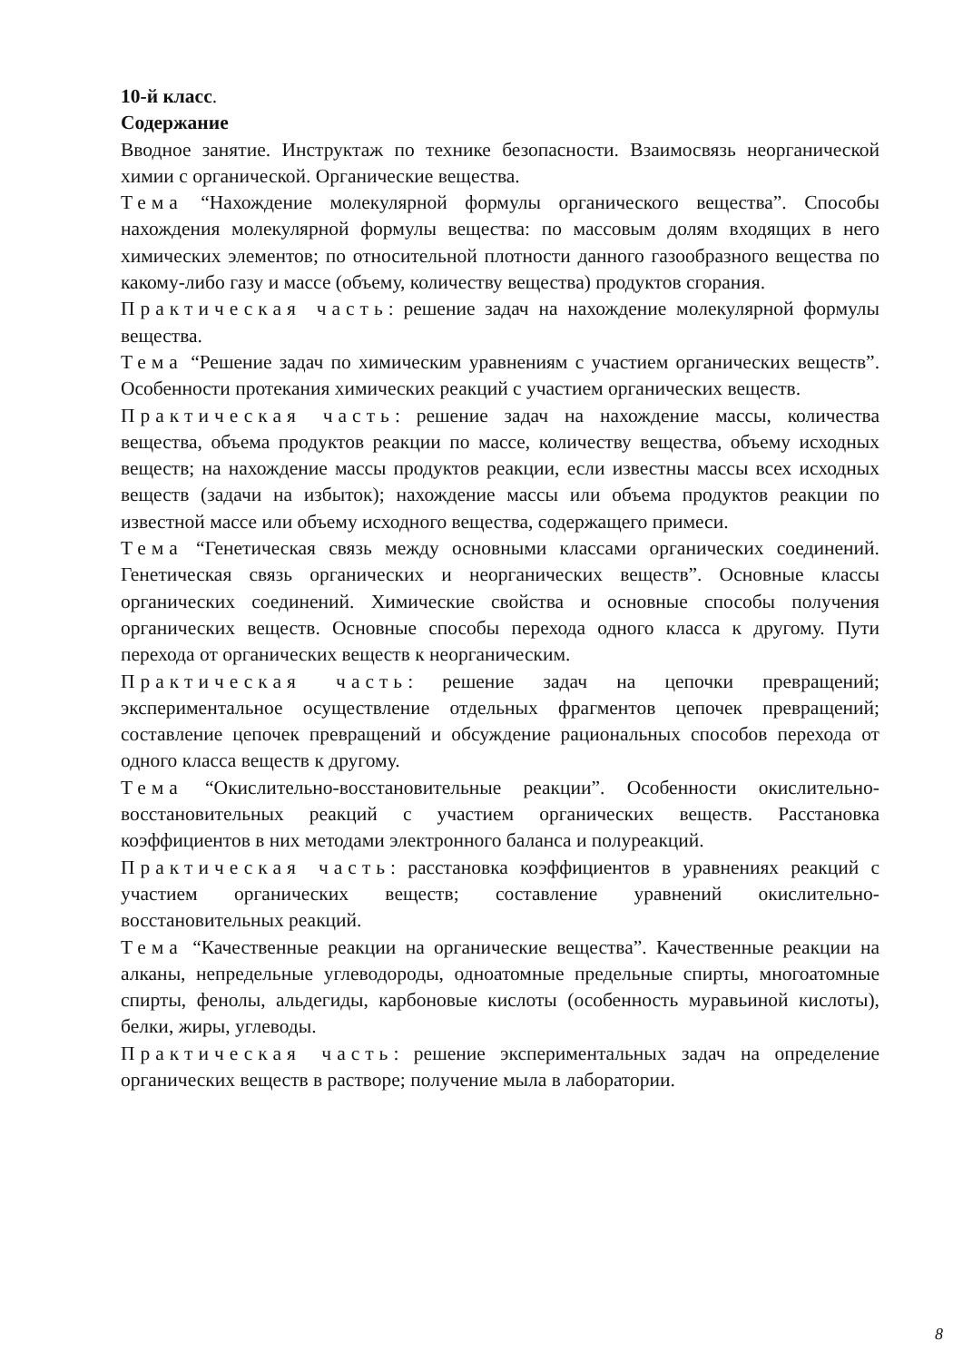10-й класс.
Содержание
Вводное занятие. Инструктаж по технике безопасности. Взаимосвязь неорганической химии с органической. Органические вещества.
Тема “Нахождение молекулярной формулы органического вещества”. Способы нахождения молекулярной формулы вещества: по массовым долям входящих в него химических элементов; по относительной плотности данного газообразного вещества по какому-либо газу и массе (объему, количеству вещества) продуктов сгорания.
Практическая часть: решение задач на нахождение молекулярной формулы вещества.
Тема “Решение задач по химическим уравнениям с участием органических веществ”. Особенности протекания химических реакций с участием органических веществ.
Практическая часть: решение задач на нахождение массы, количества вещества, объема продуктов реакции по массе, количеству вещества, объему исходных веществ; на нахождение массы продуктов реакции, если известны массы всех исходных веществ (задачи на избыток); нахождение массы или объема продуктов реакции по известной массе или объему исходного вещества, содержащего примеси.
Тема “Генетическая связь между основными классами органических соединений. Генетическая связь органических и неорганических веществ”. Основные классы органических соединений. Химические свойства и основные способы получения органических веществ. Основные способы перехода одного класса к другому. Пути перехода от органических веществ к неорганическим.
Практическая часть: решение задач на цепочки превращений; экспериментальное осуществление отдельных фрагментов цепочек превращений; составление цепочек превращений и обсуждение рациональных способов перехода от одного класса веществ к другому.
Тема “Окислительно-восстановительные реакции”. Особенности окислительно-восстановительных реакций с участием органических веществ. Расстановка коэффициентов в них методами электронного баланса и полуреакций.
Практическая часть: расстановка коэффициентов в уравнениях реакций с участием органических веществ; составление уравнений окислительно-восстановительных реакций.
Тема “Качественные реакции на органические вещества”. Качественные реакции на алканы, непредельные углеводороды, одноатомные предельные спирты, многоатомные спирты, фенолы, альдегиды, карбоновые кислоты (особенность муравьиной кислоты), белки, жиры, углеводы.
Практическая часть: решение экспериментальных задач на определение органических веществ в растворе; получение мыла в лаборатории.
8